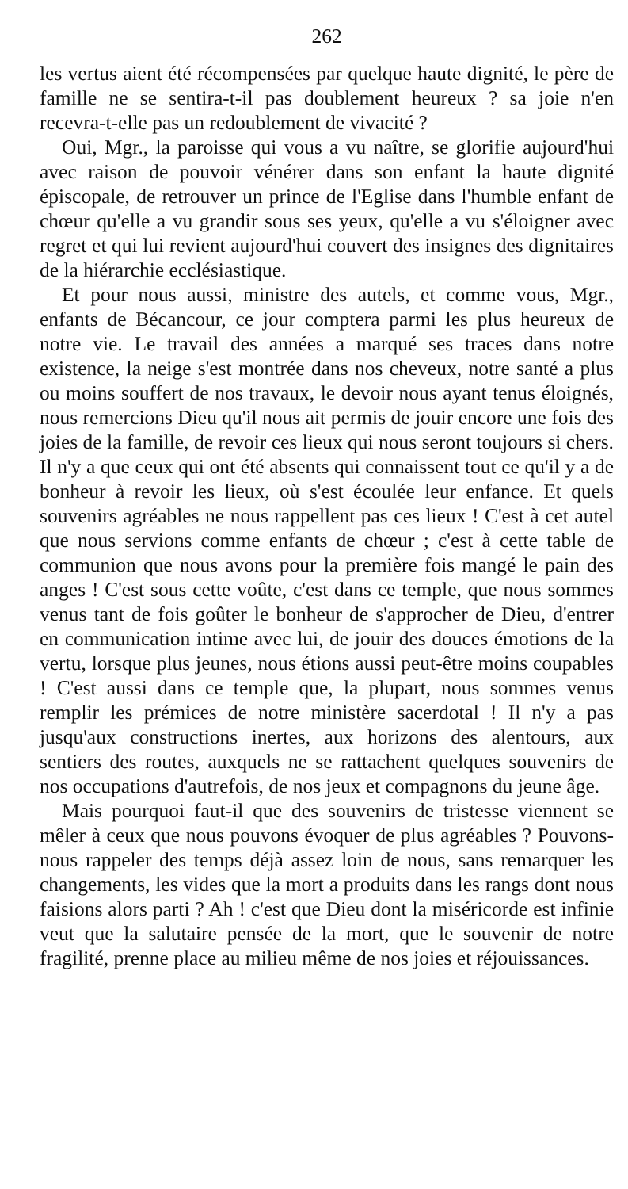262
les vertus aient été récompensées par quelque haute dignité, le père de famille ne se sentira-t-il pas doublement heureux ? sa joie n'en recevra-t-elle pas un redoublement de vivacité ?
Oui, Mgr., la paroisse qui vous a vu naître, se glorifie aujourd'hui avec raison de pouvoir vénérer dans son enfant la haute dignité épiscopale, de retrouver un prince de l'Eglise dans l'humble enfant de chœur qu'elle a vu grandir sous ses yeux, qu'elle a vu s'éloigner avec regret et qui lui revient aujourd'hui couvert des insignes des dignitaires de la hiérarchie ecclésiastique.
Et pour nous aussi, ministre des autels, et comme vous, Mgr., enfants de Bécancour, ce jour comptera parmi les plus heureux de notre vie. Le travail des années a marqué ses traces dans notre existence, la neige s'est montrée dans nos cheveux, notre santé a plus ou moins souffert de nos travaux, le devoir nous ayant tenus éloignés, nous remercions Dieu qu'il nous ait permis de jouir encore une fois des joies de la famille, de revoir ces lieux qui nous seront toujours si chers. Il n'y a que ceux qui ont été absents qui connaissent tout ce qu'il y a de bonheur à revoir les lieux, où s'est écoulée leur enfance. Et quels souvenirs agréables ne nous rappellent pas ces lieux ! C'est à cet autel que nous servions comme enfants de chœur ; c'est à cette table de communion que nous avons pour la première fois mangé le pain des anges ! C'est sous cette voûte, c'est dans ce temple, que nous sommes venus tant de fois goûter le bonheur de s'approcher de Dieu, d'entrer en communication intime avec lui, de jouir des douces émotions de la vertu, lorsque plus jeunes, nous étions aussi peut-être moins coupables ! C'est aussi dans ce temple que, la plupart, nous sommes venus remplir les prémices de notre ministère sacerdotal ! Il n'y a pas jusqu'aux constructions inertes, aux horizons des alentours, aux sentiers des routes, auxquels ne se rattachent quelques souvenirs de nos occupations d'autrefois, de nos jeux et compagnons du jeune âge.
Mais pourquoi faut-il que des souvenirs de tristesse viennent se mêler à ceux que nous pouvons évoquer de plus agréables ? Pouvons-nous rappeler des temps déjà assez loin de nous, sans remarquer les changements, les vides que la mort a produits dans les rangs dont nous faisions alors parti ? Ah ! c'est que Dieu dont la miséricorde est infinie veut que la salutaire pensée de la mort, que le souvenir de notre fragilité, prenne place au milieu même de nos joies et réjouissances.